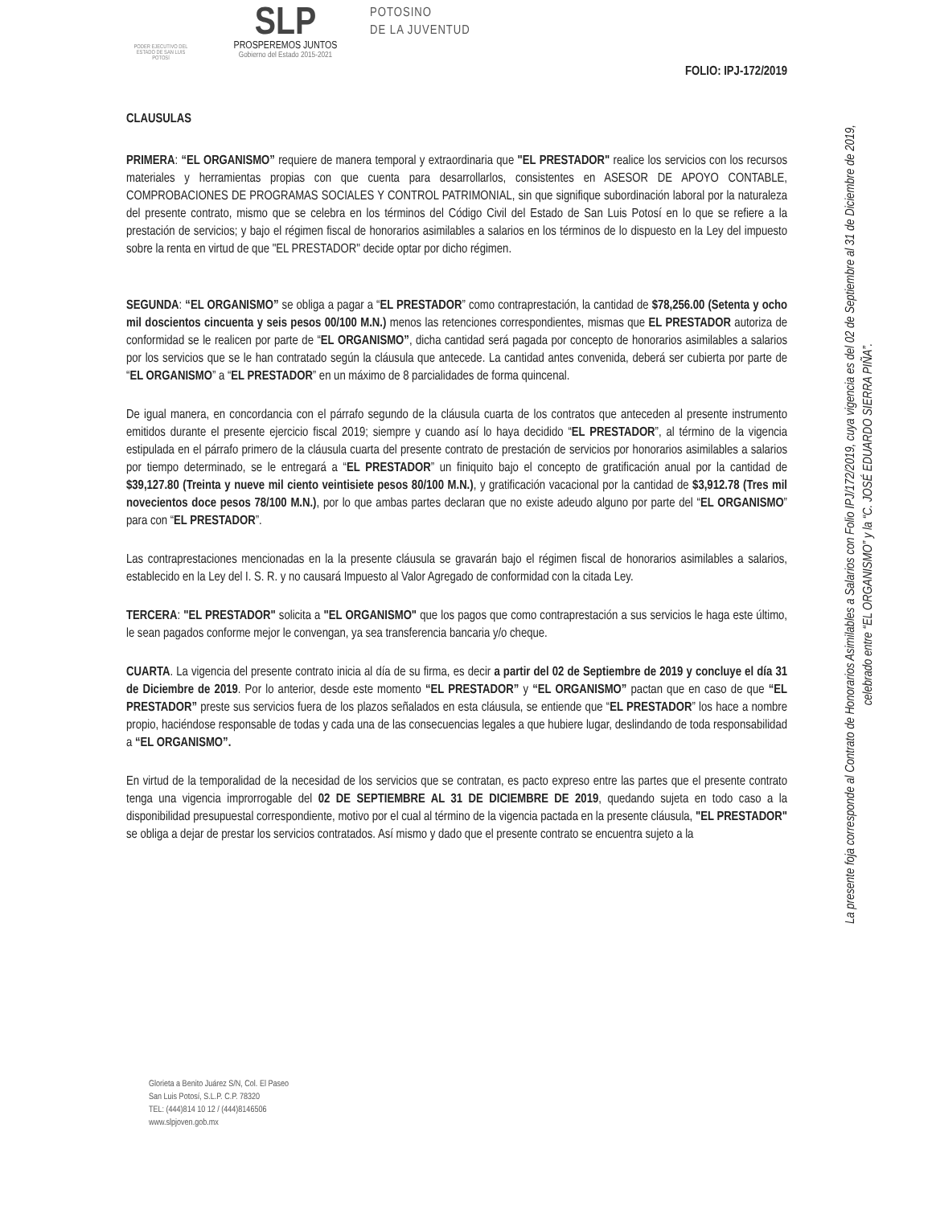PODER EJECUTIVO DEL ESTADO DE SAN LUIS POTOSÍ
SLP
PROSPEREMOS JUNTOS
Gobierno del Estado 2015-2021
POTOSINO
DE LA JUVENTUD
FOLIO: IPJ-172/2019
CLAUSULAS
PRIMERA: “EL ORGANISMO” requiere de manera temporal y extraordinaria que "EL PRESTADOR" realice los servicios con los recursos materiales y herramientas propias con que cuenta para desarrollarlos, consistentes en ASESOR DE APOYO CONTABLE, COMPROBACIONES DE PROGRAMAS SOCIALES Y CONTROL PATRIMONIAL, sin que signifique subordinación laboral por la naturaleza del presente contrato, mismo que se celebra en los términos del Código Civil del Estado de San Luis Potosí en lo que se refiere a la prestación de servicios; y bajo el régimen fiscal de honorarios asimilables a salarios en los términos de lo dispuesto en la Ley del impuesto sobre la renta en virtud de que "EL PRESTADOR" decide optar por dicho régimen.
SEGUNDA: “EL ORGANISMO” se obliga a pagar a “EL PRESTADOR” como contraprestación, la cantidad de $78,256.00 (Setenta y ocho mil doscientos cincuenta y seis pesos 00/100 M.N.) menos las retenciones correspondientes, mismas que EL PRESTADOR autoriza de conformidad se le realicen por parte de “EL ORGANISMO”, dicha cantidad será pagada por concepto de honorarios asimilables a salarios por los servicios que se le han contratado según la cláusula que antecede. La cantidad antes convenida, deberá ser cubierta por parte de “EL ORGANISMO” a “EL PRESTADOR” en un máximo de 8 parcialidades de forma quincenal.
De igual manera, en concordancia con el párrafo segundo de la cláusula cuarta de los contratos que anteceden al presente instrumento emitidos durante el presente ejercicio fiscal 2019; siempre y cuando así lo haya decidido “EL PRESTADOR”, al término de la vigencia estipulada en el párrafo primero de la cláusula cuarta del presente contrato de prestación de servicios por honorarios asimilables a salarios por tiempo determinado, se le entregará a “EL PRESTADOR” un finiquito bajo el concepto de gratificación anual por la cantidad de $39,127.80 (Treinta y nueve mil ciento veintisiete pesos 80/100 M.N.), y gratificación vacacional por la cantidad de $3,912.78 (Tres mil novecientos doce pesos 78/100 M.N.), por lo que ambas partes declaran que no existe adeudo alguno por parte del “EL ORGANISMO” para con “EL PRESTADOR”.
Las contraprestaciones mencionadas en la la presente cláusula se gravarán bajo el régimen fiscal de honorarios asimilables a salarios, establecido en la Ley del I. S. R. y no causará Impuesto al Valor Agregado de conformidad con la citada Ley.
TERCERA: "EL PRESTADOR" solicita a "EL ORGANISMO" que los pagos que como contraprestación a sus servicios le haga este último, le sean pagados conforme mejor le convengan, ya sea transferencia bancaria y/o cheque.
CUARTA. La vigencia del presente contrato inicia al día de su firma, es decir a partir del 02 de Septiembre de 2019 y concluye el día 31 de Diciembre de 2019. Por lo anterior, desde este momento “EL PRESTADOR” y “EL ORGANISMO” pactan que en caso de que “EL PRESTADOR” preste sus servicios fuera de los plazos señalados en esta cláusula, se entiende que “EL PRESTADOR” los hace a nombre propio, haciéndose responsable de todas y cada una de las consecuencias legales a que hubiere lugar, deslindando de toda responsabilidad a “EL ORGANISMO”.
En virtud de la temporalidad de la necesidad de los servicios que se contratan, es pacto expreso entre las partes que el presente contrato tenga una vigencia improrrogable del 02 DE SEPTIEMBRE AL 31 DE DICIEMBRE DE 2019, quedando sujeta en todo caso a la disponibilidad presupuestal correspondiente, motivo por el cual al término de la vigencia pactada en la presente cláusula, "EL PRESTADOR" se obliga a dejar de prestar los servicios contratados. Así mismo y dado que el presente contrato se encuentra sujeto a la
La presente foja corresponde al Contrato de Honorarios Asimilables a Salarios con Folio IPJ/172/2019, cuya vigencia es del 02 de Septiembre al 31 de Diciembre de 2019, celebrado entre “EL ORGANISMO” y la “C. JOSÉ EDUARDO SIERRA PIÑA”.
Glorieta a Benito Juárez S/N, Col. El Paseo
San Luis Potosí, S.L.P. C.P. 78320
TEL: (444)814 10 12 / (444)8146506
www.slpjoven.gob.mx